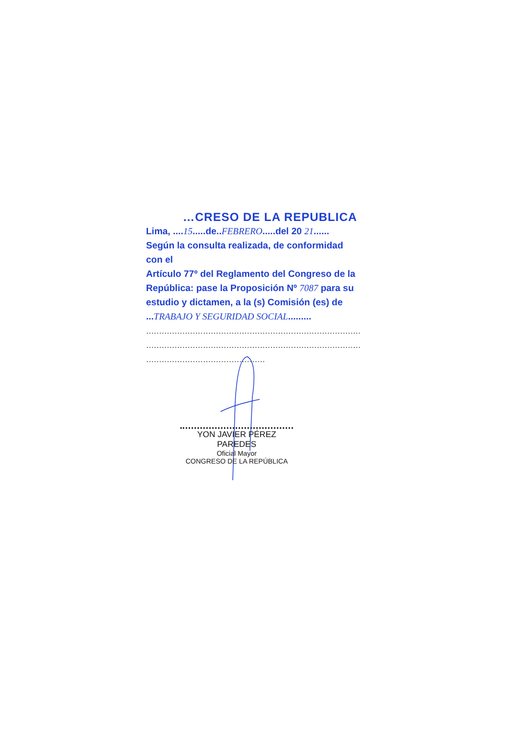…CRESO DE LA REPUBLICA
Lima, ....15.....de..FEBRERO.....del 20 21......
Según la consulta realizada, de conformidad con el
Artículo 77º del Reglamento del Congreso de la
República: pase la Proposición Nº 7087 para su
estudio y dictamen, a la (s) Comisión (es) de
...TRABAJO Y SEGURIDAD SOCIAL.........
..........................................................................................
..........................................................................................
..............................................
YON JAVIER PÉREZ PAREDES
Oficial Mayor
CONGRESO DE LA REPÚBLICA